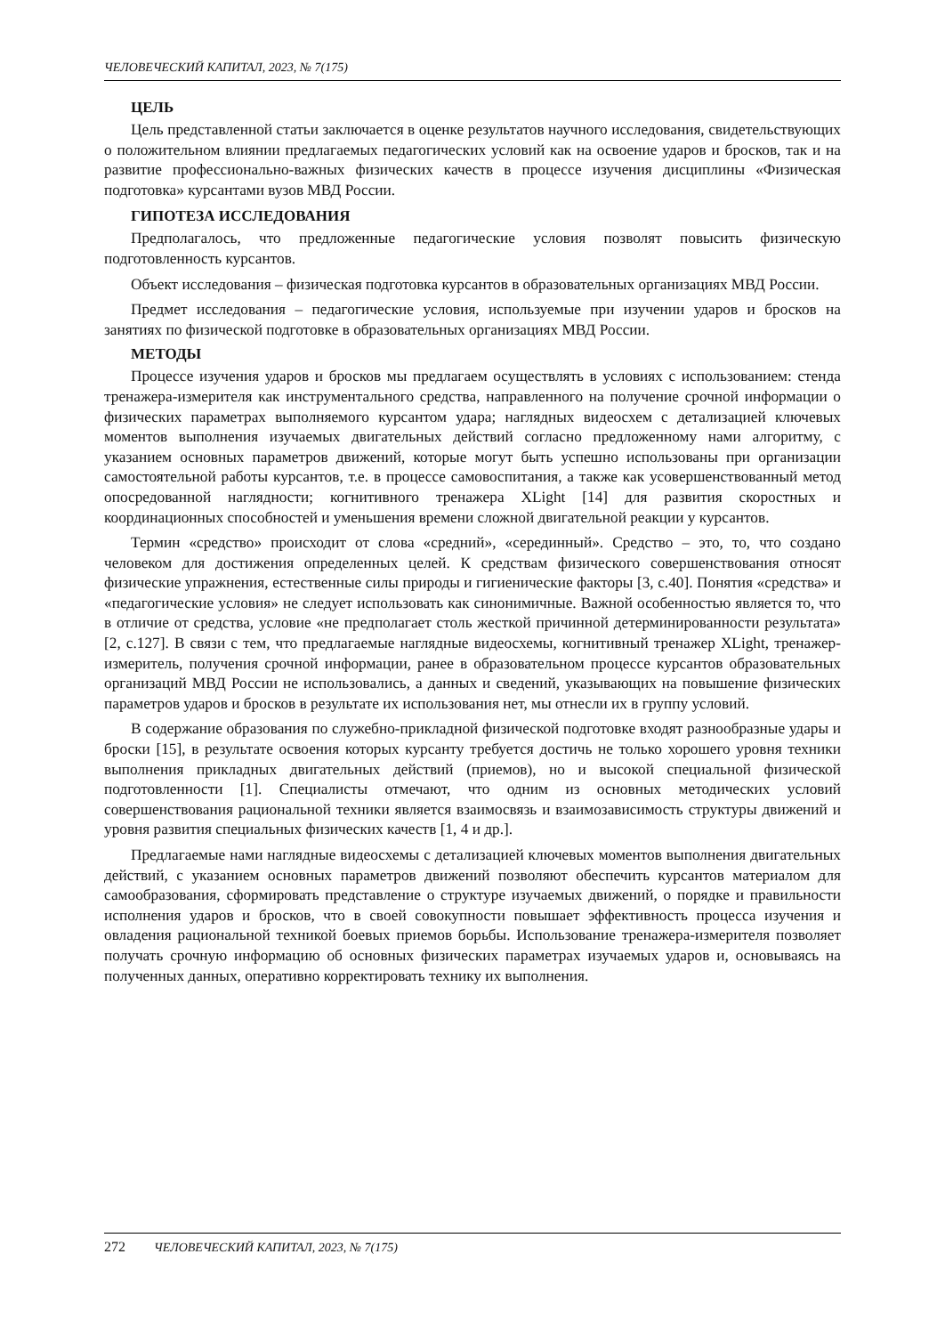ЧЕЛОВЕЧЕСКИЙ КАПИТАЛ, 2023, № 7(175)
ЦЕЛЬ
Цель представленной статьи заключается в оценке результатов научного исследования, свидетельствующих о положительном влиянии предлагаемых педагогических условий как на освоение ударов и бросков, так и на развитие профессионально-важных физических качеств в процессе изучения дисциплины «Физическая подготовка» курсантами вузов МВД России.
ГИПОТЕЗА ИССЛЕДОВАНИЯ
Предполагалось, что предложенные педагогические условия позволят повысить физическую подготовленность курсантов.
Объект исследования – физическая подготовка курсантов в образовательных организациях МВД России.
Предмет исследования – педагогические условия, используемые при изучении ударов и бросков на занятиях по физической подготовке в образовательных организациях МВД России.
МЕТОДЫ
Процессе изучения ударов и бросков мы предлагаем осуществлять в условиях с использованием: стенда тренажера-измерителя как инструментального средства, направленного на получение срочной информации о физических параметрах выполняемого курсантом удара; наглядных видеосхем с детализацией ключевых моментов выполнения изучаемых двигательных действий согласно предложенному нами алгоритму, с указанием основных параметров движений, которые могут быть успешно использованы при организации самостоятельной работы курсантов, т.е. в процессе самовоспитания, а также как усовершенствованный метод опосредованной наглядности; когнитивного тренажера XLight [14] для развития скоростных и координационных способностей и уменьшения времени сложной двигательной реакции у курсантов.
Термин «средство» происходит от слова «средний», «серединный». Средство – это, то, что создано человеком для достижения определенных целей. К средствам физического совершенствования относят физические упражнения, естественные силы природы и гигиенические факторы [3, с.40]. Понятия «средства» и «педагогические условия» не следует использовать как синонимичные. Важной особенностью является то, что в отличие от средства, условие «не предполагает столь жесткой причинной детерминированности результата» [2, с.127]. В связи с тем, что предлагаемые наглядные видеосхемы, когнитивный тренажер XLight, тренажер-измеритель, получения срочной информации, ранее в образовательном процессе курсантов образовательных организаций МВД России не использовались, а данных и сведений, указывающих на повышение физических параметров ударов и бросков в результате их использования нет, мы отнесли их в группу условий.
В содержание образования по служебно-прикладной физической подготовке входят разнообразные удары и броски [15], в результате освоения которых курсанту требуется достичь не только хорошего уровня техники выполнения прикладных двигательных действий (приемов), но и высокой специальной физической подготовленности [1]. Специалисты отмечают, что одним из основных методических условий совершенствования рациональной техники является взаимосвязь и взаимозависимость структуры движений и уровня развития специальных физических качеств [1, 4 и др.].
Предлагаемые нами наглядные видеосхемы с детализацией ключевых моментов выполнения двигательных действий, с указанием основных параметров движений позволяют обеспечить курсантов материалом для самообразования, сформировать представление о структуре изучаемых движений, о порядке и правильности исполнения ударов и бросков, что в своей совокупности повышает эффективность процесса изучения и овладения рациональной техникой боевых приемов борьбы. Использование тренажера-измерителя позволяет получать срочную информацию об основных физических параметрах изучаемых ударов и, основываясь на полученных данных, оперативно корректировать технику их выполнения.
272 ЧЕЛОВЕЧЕСКИЙ КАПИТАЛ, 2023, № 7(175)